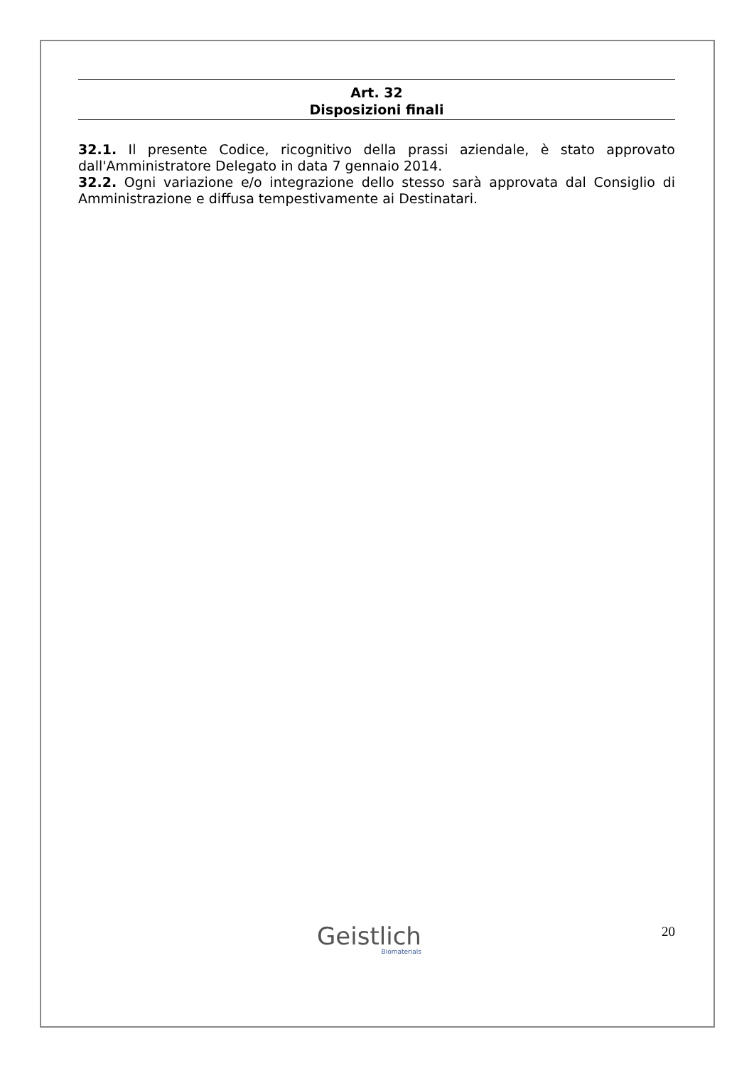Art. 32
Disposizioni finali
32.1. Il presente Codice, ricognitivo della prassi aziendale, è stato approvato dall'Amministratore Delegato in data 7 gennaio 2014.
32.2. Ogni variazione e/o integrazione dello stesso sarà approvata dal Consiglio di Amministrazione e diffusa tempestivamente ai Destinatari.
Geistlich
Biomaterials
20